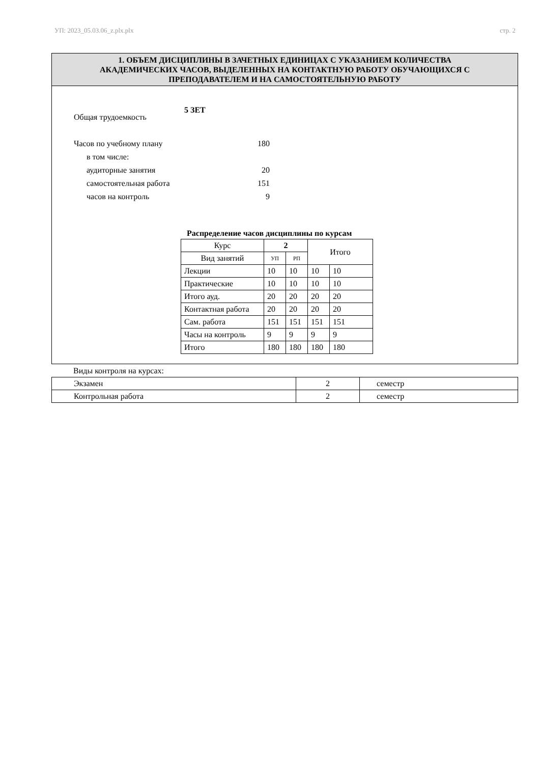УП: 2023_05.03.06_z.plx.plx стр. 2
1. ОБЪЕМ ДИСЦИПЛИНЫ В ЗАЧЕТНЫХ ЕДИНИЦАХ С УКАЗАНИЕМ КОЛИЧЕСТВА
АКАДЕМИЧЕСКИХ ЧАСОВ, ВЫДЕЛЕННЫХ НА КОНТАКТНУЮ РАБОТУ ОБУЧАЮЩИХСЯ С
ПРЕПОДАВАТЕЛЕМ И НА САМОСТОЯТЕЛЬНУЮ РАБОТУ
5 ЗЕТ
Общая трудоемкость
Часов по учебному плану 180
в том числе:
аудиторные занятия 20
самостоятельная работа 151
часов на контроль 9
Распределение часов дисциплины по курсам
| Курс | 2 | | Итого | |
| Вид занятий | УП | РП | | |
| Лекции | 10 | 10 | 10 | 10 |
| Практические | 10 | 10 | 10 | 10 |
| Итого ауд. | 20 | 20 | 20 | 20 |
| Контактная работа | 20 | 20 | 20 | 20 |
| Сам. работа | 151 | 151 | 151 | 151 |
| Часы на контроль | 9 | 9 | 9 | 9 |
| Итого | 180 | 180 | 180 | 180 |
Виды контроля на курсах:
| Экзамен | 2 | семестр |
| Контрольная работа | 2 | семестр |